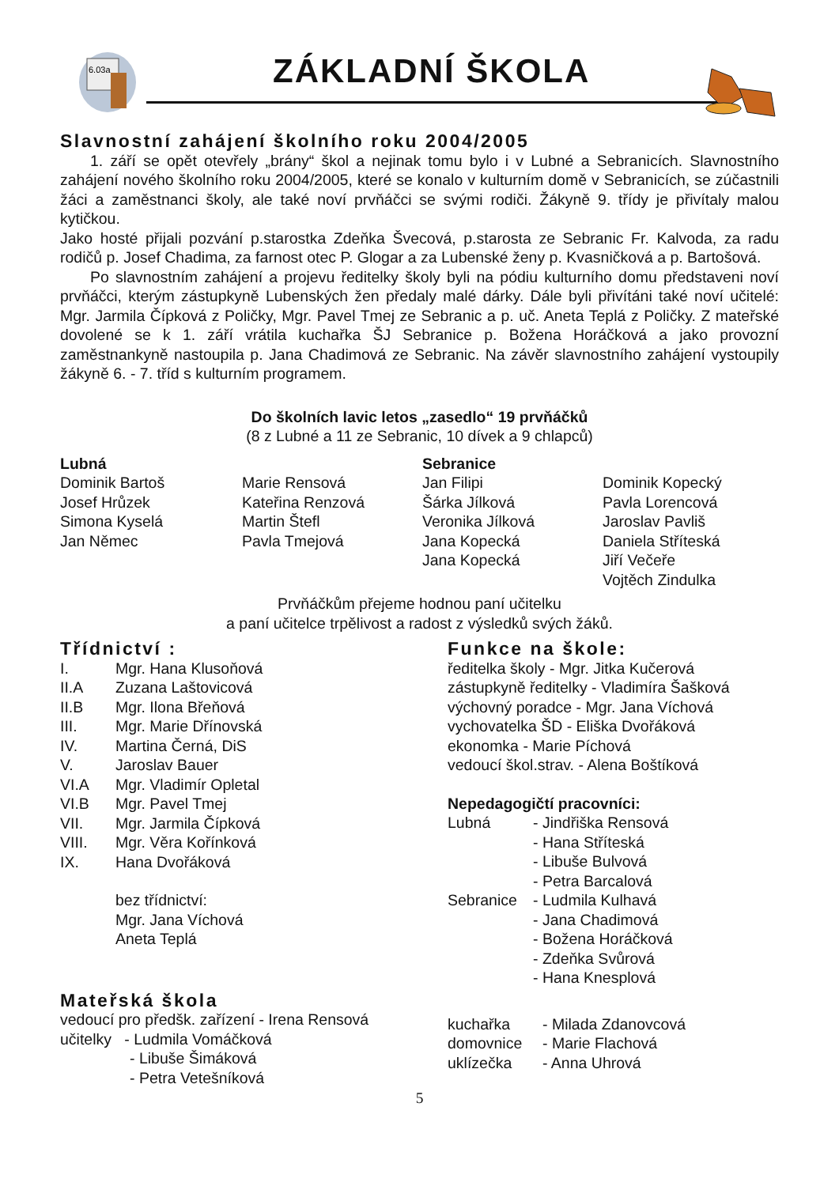6.03a
ZÁKLADNÍ ŠKOLA
Slavnostní zahájení školního roku 2004/2005
1. září se opět otevřely „brány“ škol a nejinak tomu bylo i v Lubné a Sebranicích. Slavnostního zahájení nového školního roku 2004/2005, které se konalo v kulturním domě v Sebranicích, se zúčastnili žáci a zaměstnanci školy, ale také noví prvňáčci se svými rodiči. Žákyně 9. třídy je přivítaly malou kytičkou.
Jako hosté přijali pozvání p.starostka Zdeňka Švecová, p.starosta ze Sebranic Fr. Kalvoda, za radu rodičů p. Josef Chadima, za farnost otec P. Glogar a za Lubenské ženy p. Kvasničková a p. Bartošová.
Po slavnostním zahájení a projevu ředitelky školy byli na pódiu kulturního domu představeni noví prvňáčci, kterým zástupkyně Lubenských žen předaly malé dárky. Dále byli přivítáni také noví učitelé: Mgr. Jarmila Čípková z Poličky, Mgr. Pavel Tmej ze Sebranic a p. uč. Aneta Teplá z Poličky. Z mateřské dovolené se k 1. září vrátila kuchařka ŠJ Sebranice p. Božena Horáčková a jako provozní zaměstnankyně nastoupila p. Jana Chadimová ze Sebranic. Na závěr slavnostního zahájení vystoupily žákyně 6. - 7. tříd s kulturním programem.
Do školních lavic letos „zasedlo“ 19 prvňáčků
(8 z Lubné a 11 ze Sebranic, 10 dívek a 9 chlapců)
Lubná
Dominik Bartoš
Josef Hrůzek
Simona Kyselá
Jan Němec
Marie Rensová
Kateřina Renzová
Martin Štefl
Pavla Tmejová
Sebranice
Jan Filipi
Šárka Jílková
Veronika Jílková
Jana Kopecká
Jana Kopecká
Dominik Kopecký
Pavla Lorencová
Jaroslav Pavliš
Daniela Stříteská
Jiří Večeře
Vojtěch Zindulka
Prvňáčkům přejeme hodnou paní učitelku
a paní učitelce trpělivost a radost z výsledků svých žáků.
Třídnictví :
I. Mgr. Hana Klusoňová
II.A Zuzana Laštovicová
II.B Mgr. Ilona Břeňová
III. Mgr. Marie Dřínovská
IV. Martina Černá, DiS
V. Jaroslav Bauer
VI.A Mgr. Vladimír Opletal
VI.B Mgr. Pavel Tmej
VII. Mgr. Jarmila Čípková
VIII. Mgr. Věra Kořínková
IX. Hana Dvořáková
bez třídnictví:
Mgr. Jana Víchová
Aneta Teplá
Funkce na škole:
ředitelka školy - Mgr. Jitka Kučerová
zástupkyně ředitelky - Vladimíra Šašková
výchovný poradce - Mgr. Jana Víchová
vychovatelka ŠD - Eliška Dvořáková
ekonomka - Marie Píchová
vedoucí škol.strav. - Alena Boštíková
Nepedagogičtí pracovníci:
Lubná - Jindřiška Rensová
- Hana Stříteská
- Libuše Bulvová
- Petra Barcalová
Sebranice - Ludmila Kulhavá
- Jana Chadimová
- Božena Horáčková
- Zdeňka Svůrová
- Hana Knesplová
Mateřská škola
vedoucí pro předšk. zařízení - Irena Rensová
učitelky - Ludmila Vomáčková
- Libuše Šimáková
- Petra Vetešníková
kuchařka - Milada Zdanovcová
domovnice - Marie Flachová
uklízečka - Anna Uhrová
5